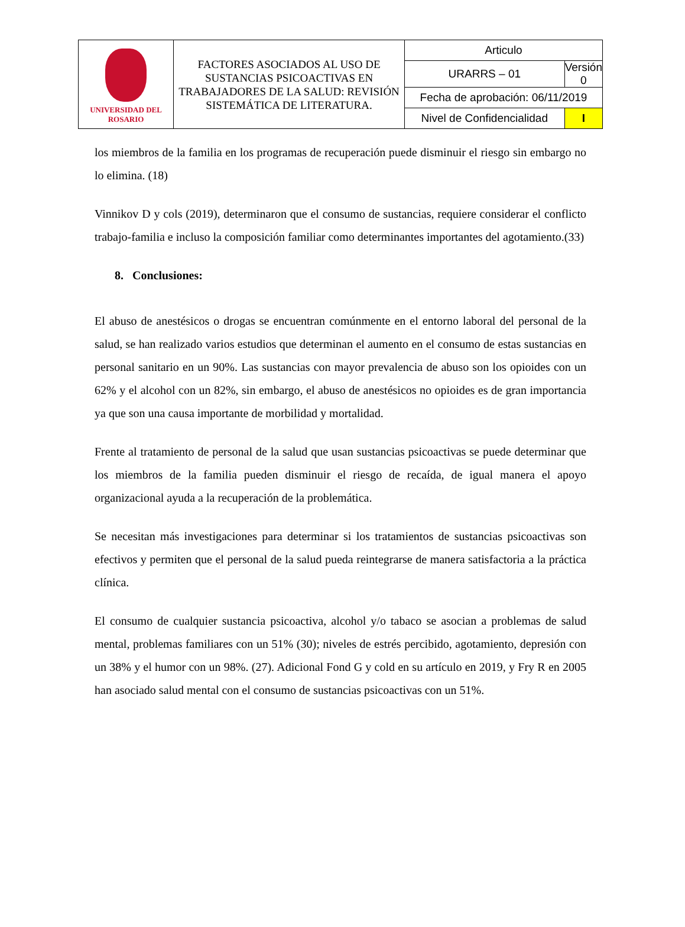| UNIVERSIDAD DEL ROSARIO | FACTORES ASOCIADOS AL USO DE SUSTANCIAS PSICOACTIVAS EN TRABAJADORES DE LA SALUD: REVISIÓN SISTEMÁTICA DE LITERATURA. | Articulo | |
| | | URARRS – 01 | Versión 0 |
| | | Fecha de aprobación: 06/11/2019 | |
| | | Nivel de Confidencialidad | I |
los miembros de la familia en los programas de recuperación puede disminuir el riesgo sin embargo no lo elimina. (18)
Vinnikov D y cols (2019), determinaron que el consumo de sustancias, requiere considerar el conflicto trabajo-familia e incluso la composición familiar como determinantes importantes del agotamiento.(33)
8. Conclusiones:
El abuso de anestésicos o drogas se encuentran comúnmente en el entorno laboral del personal de la salud, se han realizado varios estudios que determinan el aumento en el consumo de estas sustancias en personal sanitario en un 90%. Las sustancias con mayor prevalencia de abuso son los opioides con un 62% y el alcohol con un 82%, sin embargo, el abuso de anestésicos no opioides es de gran importancia ya que son una causa importante de morbilidad y mortalidad.
Frente al tratamiento de personal de la salud que usan sustancias psicoactivas se puede determinar que los miembros de la familia pueden disminuir el riesgo de recaída, de igual manera el apoyo organizacional ayuda a la recuperación de la problemática.
Se necesitan más investigaciones para determinar si los tratamientos de sustancias psicoactivas son efectivos y permiten que el personal de la salud pueda reintegrarse de manera satisfactoria a la práctica clínica.
El consumo de cualquier sustancia psicoactiva, alcohol y/o tabaco se asocian a problemas de salud mental, problemas familiares con un 51% (30); niveles de estrés percibido, agotamiento, depresión con un 38% y el humor con un 98%. (27). Adicional Fond G y cold en su artículo en 2019, y Fry R en 2005 han asociado salud mental con el consumo de sustancias psicoactivas con un 51%.